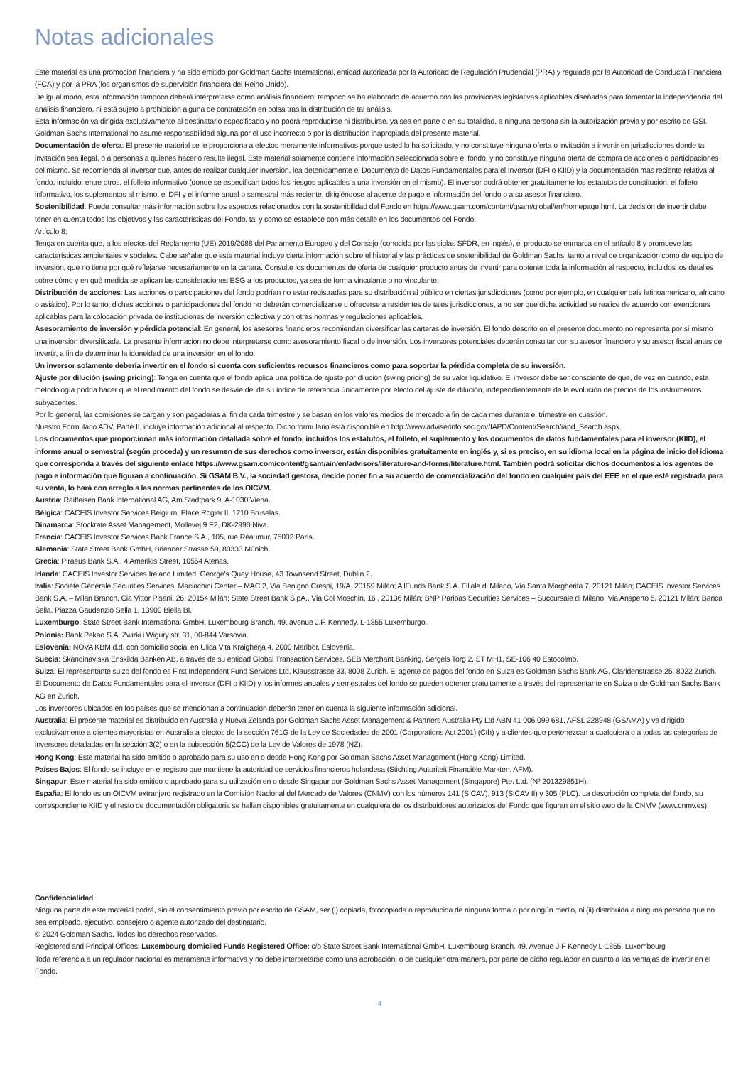Notas adicionales
Este material es una promoción financiera y ha sido emitido por Goldman Sachs International, entidad autorizada por la Autoridad de Regulación Prudencial (PRA) y regulada por la Autoridad de Conducta Financiera (FCA) y por la PRA (los organismos de supervisión financiera del Reino Unido).
De igual modo, esta información tampoco deberá interpretarse como análisis financiero; tampoco se ha elaborado de acuerdo con las provisiones legislativas aplicables diseñadas para fomentar la independencia del análisis financiero, ni está sujeto a prohibición alguna de contratación en bolsa tras la distribución de tal análisis.
Esta información va dirigida exclusivamente al destinatario especificado y no podrá reproducirse ni distribuirse, ya sea en parte o en su totalidad, a ninguna persona sin la autorización previa y por escrito de GSI. Goldman Sachs International no asume responsabilidad alguna por el uso incorrecto o por la distribución inapropiada del presente material.
Documentación de oferta: El presente material se le proporciona a efectos meramente informativos porque usted lo ha solicitado, y no constituye ninguna oferta o invitación a invertir en jurisdicciones donde tal invitación sea ilegal, o a personas a quienes hacerlo resulte ilegal. Este material solamente contiene información seleccionada sobre el fondo, y no constituye ninguna oferta de compra de acciones o participaciones del mismo. Se recomienda al inversor que, antes de realizar cualquier inversión, lea detenidamente el Documento de Datos Fundamentales para el Inversor (DFI o KIID) y la documentación más reciente relativa al fondo, incluido, entre otros, el folleto informativo (donde se especifican todos los riesgos aplicables a una inversión en el mismo). El inversor podrá obtener gratuitamente los estatutos de constitución, el folleto informativo, los suplementos al mismo, el DFI y el informe anual o semestral más reciente, dirigiéndose al agente de pago e información del fondo o a su asesor financiero.
Sostenibilidad: Puede consultar más información sobre los aspectos relacionados con la sostenibilidad del Fondo en https://www.gsam.com/content/gsam/global/en/homepage.html. La decisión de invertir debe tener en cuenta todos los objetivos y las características del Fondo, tal y como se establece con más detalle en los documentos del Fondo.
Artículo 8:
Tenga en cuenta que, a los efectos del Reglamento (UE) 2019/2088 del Parlamento Europeo y del Consejo (conocido por las siglas SFDR, en inglés), el producto se enmarca en el artículo 8 y promueve las características ambientales y sociales. Cabe señalar que este material incluye cierta información sobre el historial y las prácticas de sostenibilidad de Goldman Sachs, tanto a nivel de organización como de equipo de inversión, que no tiene por qué reflejarse necesariamente en la cartera. Consulte los documentos de oferta de cualquier producto antes de invertir para obtener toda la información al respecto, incluidos los detalles sobre cómo y en qué medida se aplican las consideraciones ESG a los productos, ya sea de forma vinculante o no vinculante.
Distribución de acciones: Las acciones o participaciones del fondo podrían no estar registradas para su distribución al público en ciertas jurisdicciones (como por ejemplo, en cualquier país latinoamericano, africano o asiático). Por lo tanto, dichas acciones o participaciones del fondo no deberán comercializarse u ofrecerse a residentes de tales jurisdicciones, a no ser que dicha actividad se realice de acuerdo con exenciones aplicables para la colocación privada de instituciones de inversión colectiva y con otras normas y regulaciones aplicables.
Asesoramiento de inversión y pérdida potencial: En general, los asesores financieros recomiendan diversificar las carteras de inversión. El fondo descrito en el presente documento no representa por sí mismo una inversión diversificada. La presente información no debe interpretarse como asesoramiento fiscal o de inversión. Los inversores potenciales deberán consultar con su asesor financiero y su asesor fiscal antes de invertir, a fin de determinar la idoneidad de una inversión en el fondo.
Un inversor solamente debería invertir en el fondo si cuenta con suficientes recursos financieros como para soportar la pérdida completa de su inversión.
Ajuste por dilución (swing pricing): Tenga en cuenta que el fondo aplica una política de ajuste por dilución (swing pricing) de su valor liquidativo. El inversor debe ser consciente de que, de vez en cuando, esta metodología podría hacer que el rendimiento del fondo se desvíe del de su índice de referencia únicamente por efecto del ajuste de dilución, independientemente de la evolución de precios de los instrumentos subyacentes.
Por lo general, las comisiones se cargan y son pagaderas al fin de cada trimestre y se basan en los valores medios de mercado a fin de cada mes durante el trimestre en cuestión.
Nuestro Formulario ADV, Parte II, incluye información adicional al respecto. Dicho formulario está disponible en http://www.adviserinfo.sec.gov/IAPD/Content/Search/iapd_Search.aspx.
Los documentos que proporcionan más información detallada sobre el fondo, incluidos los estatutos, el folleto, el suplemento y los documentos de datos fundamentales para el inversor (KIID), el informe anual o semestral (según proceda) y un resumen de sus derechos como inversor, están disponibles gratuitamente en inglés y, si es preciso, en su idioma local en la página de inicio del idioma que corresponda a través del siguiente enlace https://www.gsam.com/content/gsam/ain/en/advisors/literature-and-forms/literature.html. También podrá solicitar dichos documentos a los agentes de pago e información que figuran a continuación. Si GSAM B.V., la sociedad gestora, decide poner fin a su acuerdo de comercialización del fondo en cualquier país del EEE en el que esté registrada para su venta, lo hará con arreglo a las normas pertinentes de los OICVM.
Austria: Raiffeisen Bank International AG, Am Stadtpark 9, A-1030 Viena.
Bélgica: CACEIS Investor Services Belgium, Place Rogier II, 1210 Bruselas.
Dinamarca: Stockrate Asset Management, Mollevej 9 E2, DK-2990 Niva.
Francia: CACEIS Investor Services Bank France S.A., 105, rue Réaumur, 75002 París.
Alemania: State Street Bank GmbH, Brienner Strasse 59, 80333 Múnich.
Grecia: Piraeus Bank S.A., 4 Amerikis Street, 10564 Atenas.
Irlanda: CACEIS Investor Services Ireland Limited, George's Quay House, 43 Townsend Street, Dublín 2.
Italia: Société Générale Securities Services, Maciachini Center – MAC 2, Via Benigno Crespi, 19/A, 20159 Milán; AllFunds Bank S.A. Filiale di Milano, Via Santa Margherita 7, 20121 Milán; CACEIS Investor Services Bank S.A. – Milan Branch, Cia Vittor Pisani, 26, 20154 Milán; State Street Bank S.pA., Via Col Moschin, 16 , 20136 Milán; BNP Paribas Securities Services – Succursale di Milano, Via Ansperto 5, 20121 Milán; Banca Sella, Piazza Gaudenzio Sella 1, 13900 Biella BI.
Luxemburgo: State Street Bank International GmbH, Luxembourg Branch, 49, avenue J.F. Kennedy, L-1855 Luxemburgo.
Polonia: Bank Pekao S.A, Zwirki i Wigury str. 31, 00-844 Varsovia.
Eslovenia: NOVA KBM d.d, con domicilio social en Ulica Vita Kraigherja 4, 2000 Maribor, Eslovenia.
Suecia: Skandinaviska Enskilda Banken AB, a través de su entidad Global Transaction Services, SEB Merchant Banking, Sergels Torg 2, ST MH1, SE-106 40 Estocolmo.
Suiza: El representante suizo del fondo es First Independent Fund Services Ltd, Klausstrasse 33, 8008 Zurich. El agente de pagos del fondo en Suiza es Goldman Sachs Bank AG, Claridenstrasse 25, 8022 Zurich. El Documento de Datos Fundamentales para el Inversor (DFI o KIID) y los informes anuales y semestrales del fondo se pueden obtener gratuitamente a través del representante en Suiza o de Goldman Sachs Bank AG en Zurich.
Los inversores ubicados en los países que se mencionan a continuación deberán tener en cuenta la siguiente información adicional.
Australia: El presente material es distribuido en Australia y Nueva Zelanda por Goldman Sachs Asset Management & Partners Australia Pty Ltd ABN 41 006 099 681, AFSL 228948 (GSAMA) y va dirigido exclusivamente a clientes mayoristas en Australia a efectos de la sección 761G de la Ley de Sociedades de 2001 (Corporations Act 2001) (Cth) y a clientes que pertenezcan a cualquiera o a todas las categorías de inversores detalladas en la sección 3(2) o en la subsección 5(2CC) de la Ley de Valores de 1978 (NZ).
Hong Kong: Este material ha sido emitido o aprobado para su uso en o desde Hong Kong por Goldman Sachs Asset Management (Hong Kong) Limited.
Países Bajos: El fondo se incluye en el registro que mantiene la autoridad de servicios financieros holandesa (Stichting Autoriteit Financiële Markten, AFM).
Singapur: Este material ha sido emitido o aprobado para su utilización en o desde Singapur por Goldman Sachs Asset Management (Singapore) Pte. Ltd. (Nº 201329851H).
España: El fondo es un OICVM extranjero registrado en la Comisión Nacional del Mercado de Valores (CNMV) con los números 141 (SICAV), 913 (SICAV II) y 305 (PLC). La descripción completa del fondo, su correspondiente KIID y el resto de documentación obligatoria se hallan disponibles gratuitamente en cualquiera de los distribuidores autorizados del Fondo que figuran en el sitio web de la CNMV (www.cnmv.es).
Confidencialidad
Ninguna parte de este material podrá, sin el consentimiento previo por escrito de GSAM, ser (i) copiada, fotocopiada o reproducida de ninguna forma o por ningún medio, ni (ii) distribuida a ninguna persona que no sea empleado, ejecutivo, consejero o agente autorizado del destinatario.
© 2024 Goldman Sachs. Todos los derechos reservados.
Registered and Principal Offices: Luxembourg domiciled Funds Registered Office: c/o State Street Bank International GmbH, Luxembourg Branch, 49, Avenue J-F Kennedy L-1855, Luxembourg
Toda referencia a un regulador nacional es meramente informativa y no debe interpretarse como una aprobación, o de cualquier otra manera, por parte de dicho regulador en cuanto a las ventajas de invertir en el Fondo.
4